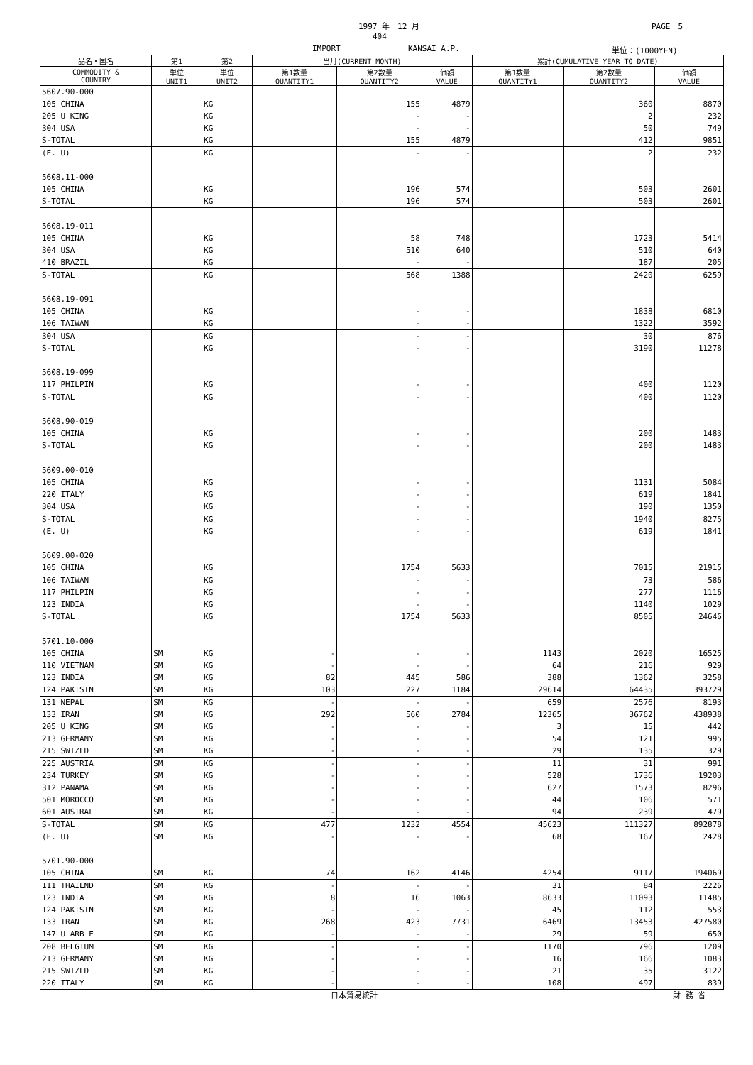1997 年　12 月 PAGE　5
404
IMPORT KANSAI A.P. 単位：(1000YEN)
| 品名・国名 | 第1 | 第2 | 当月(CURRENT MONTH) | | | 累計(CUMULATIVE YEAR TO DATE) | | |
| --- | --- | --- | --- | --- | --- | --- | --- | --- |
| COMMODITY & COUNTRY | 単位 UNIT1 | 単位 UNIT2 | 第1数量 QUANTITY1 | 第2数量 QUANTITY2 | 価額 VALUE | 第1数量 QUANTITY1 | 第2数量 QUANTITY2 | 価額 VALUE |
| 5607.90-000 | | | | | | | | |
| 105 CHINA | | KG | | 155 | 4879 | | 360 | 8870 |
| 205 U KING | | KG | | - | - | | 2 | 232 |
| 304 USA | | KG | | - | - | | 50 | 749 |
| S-TOTAL | | KG | | 155 | 4879 | | 412 | 9851 |
| (E. U) | | KG | | - | - | | 2 | 232 |
| 5608.11-000 | | | | | | | | |
| 105 CHINA | | KG | | 196 | 574 | | 503 | 2601 |
| S-TOTAL | | KG | | 196 | 574 | | 503 | 2601 |
| 5608.19-011 | | | | | | | | |
| 105 CHINA | | KG | | 58 | 748 | | 1723 | 5414 |
| 304 USA | | KG | | 510 | 640 | | 510 | 640 |
| 410 BRAZIL | | KG | | - | - | | 187 | 205 |
| S-TOTAL | | KG | | 568 | 1388 | | 2420 | 6259 |
| 5608.19-091 | | | | | | | | |
| 105 CHINA | | KG | | - | - | | 1838 | 6810 |
| 106 TAIWAN | | KG | | - | - | | 1322 | 3592 |
| 304 USA | | KG | | - | - | | 30 | 876 |
| S-TOTAL | | KG | | - | - | | 3190 | 11278 |
| 5608.19-099 | | | | | | | | |
| 117 PHILPIN | | KG | | - | - | | 400 | 1120 |
| S-TOTAL | | KG | | - | - | | 400 | 1120 |
| 5608.90-019 | | | | | | | | |
| 105 CHINA | | KG | | - | - | | 200 | 1483 |
| S-TOTAL | | KG | | - | - | | 200 | 1483 |
| 5609.00-010 | | | | | | | | |
| 105 CHINA | | KG | | - | - | | 1131 | 5084 |
| 220 ITALY | | KG | | - | - | | 619 | 1841 |
| 304 USA | | KG | | - | - | | 190 | 1350 |
| S-TOTAL | | KG | | - | - | | 1940 | 8275 |
| (E. U) | | KG | | - | - | | 619 | 1841 |
| 5609.00-020 | | | | | | | | |
| 105 CHINA | | KG | | 1754 | 5633 | | 7015 | 21915 |
| 106 TAIWAN | | KG | | - | - | | 73 | 586 |
| 117 PHILPIN | | KG | | - | - | | 277 | 1116 |
| 123 INDIA | | KG | | - | - | | 1140 | 1029 |
| S-TOTAL | | KG | | 1754 | 5633 | | 8505 | 24646 |
| 5701.10-000 | | | | | | | | |
| 105 CHINA | SM | KG | - | - | - | 1143 | 2020 | 16525 |
| 110 VIETNAM | SM | KG | - | - | - | 64 | 216 | 929 |
| 123 INDIA | SM | KG | 82 | 445 | 586 | 388 | 1362 | 3258 |
| 124 PAKISTN | SM | KG | 103 | 227 | 1184 | 29614 | 64435 | 393729 |
| 131 NEPAL | SM | KG | - | - | - | 659 | 2576 | 8193 |
| 133 IRAN | SM | KG | 292 | 560 | 2784 | 12365 | 36762 | 438938 |
| 205 U KING | SM | KG | - | - | - | 3 | 15 | 442 |
| 213 GERMANY | SM | KG | - | - | - | 54 | 121 | 995 |
| 215 SWTZLD | SM | KG | - | - | - | 29 | 135 | 329 |
| 225 AUSTRIA | SM | KG | - | - | - | 11 | 31 | 991 |
| 234 TURKEY | SM | KG | - | - | - | 528 | 1736 | 19203 |
| 312 PANAMA | SM | KG | - | - | - | 627 | 1573 | 8296 |
| 501 MOROCCO | SM | KG | - | - | - | 44 | 106 | 571 |
| 601 AUSTRAL | SM | KG | - | - | - | 94 | 239 | 479 |
| S-TOTAL | SM | KG | 477 | 1232 | 4554 | 45623 | 111327 | 892878 |
| (E. U) | SM | KG | - | - | - | 68 | 167 | 2428 |
| 5701.90-000 | | | | | | | | |
| 105 CHINA | SM | KG | 74 | 162 | 4146 | 4254 | 9117 | 194069 |
| 111 THAILND | SM | KG | - | - | - | 31 | 84 | 2226 |
| 123 INDIA | SM | KG | 8 | 16 | 1063 | 8633 | 11093 | 11485 |
| 124 PAKISTN | SM | KG | - | - | - | 45 | 112 | 553 |
| 133 IRAN | SM | KG | 268 | 423 | 7731 | 6469 | 13453 | 427580 |
| 147 U ARB E | SM | KG | - | - | - | 29 | 59 | 650 |
| 208 BELGIUM | SM | KG | - | - | - | 1170 | 796 | 1209 |
| 213 GERMANY | SM | KG | - | - | - | 16 | 166 | 1083 |
| 215 SWTZLD | SM | KG | - | - | - | 21 | 35 | 3122 |
| 220 ITALY | SM | KG | - | - | - | 108 | 497 | 839 |
日本貿易統計 財 務 省